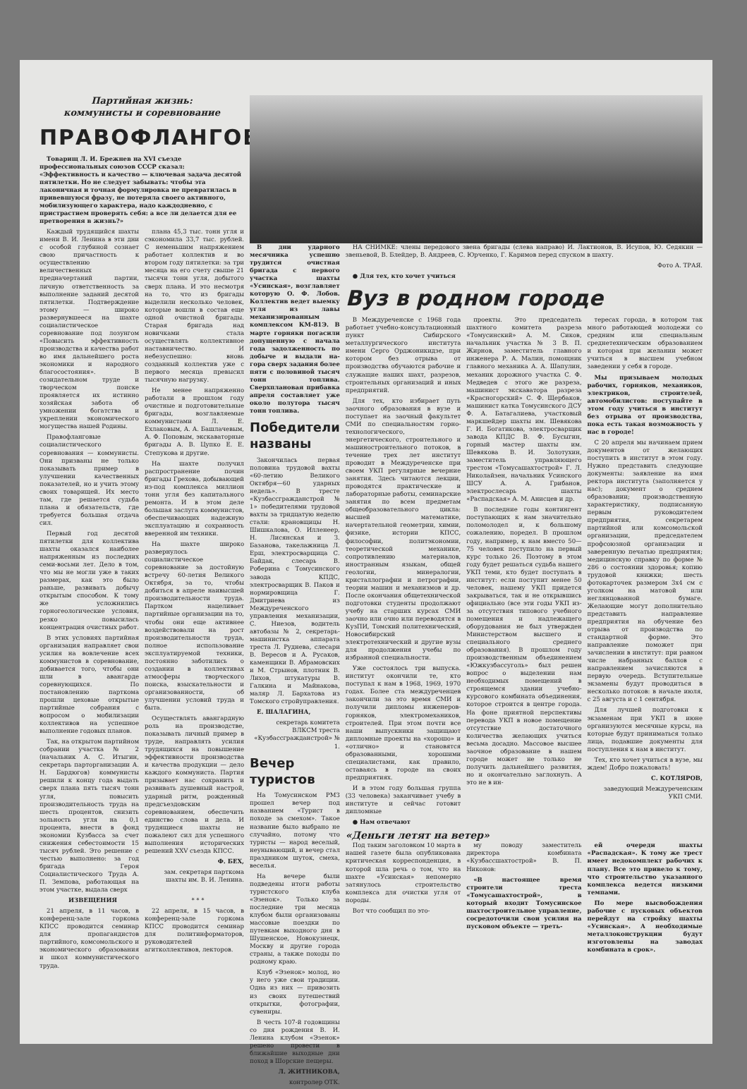Партийная жизнь:
коммунисты и соревнование
ПРАВОФЛАНГОВЫЕ
Товарищ Л. И. Брежнев на XVI съезде профессиональных союзов СССР сказал: «Эффективность и качество — ключевая задача десятой пятилетки. Но не следует забывать: чтобы эта лаконичная и точная формулировка не превратилась в привевшуюся фразу, не потеряла своего активного, мобилизующего характера, надо каждодневно, с пристрастием проверять себя: а все ли делается для ее претворения в жизнь?»
Каждый трудящийся шахты имени В. И. Ленина в эти дни с особой глубиной сознает свою причастность к осуществлению величественных предначертаний партии, личную ответственность за выполнение заданий десятой пятилетки. Подтверждение этому — широко развернувшееся на шахте социалистическое соревнование под лозунгом «Повысить эффективность производства и качества работ во имя дальнейшего роста экономики и народного благосостояния». В созидательном труде и творческом поиске проявляется их истинно хозяйская забота об умножении богатства и укреплении экономического могущества нашей Родины.
Правофланговые социалистического соревнования — коммунисты. Они призваны не только показывать пример в улучшении качественных показателей, но и учить этому своих товарищей. Их место там, где решается судьба плана и обязательств, где требуется большая отдача сил.
Первый год десятой пятилетки для коллектива шахты оказался наиболее напряженным из последних семи-восьми лет. Дело в том, что мы не могли уже в таких размерах, как это было раньше, развивать добычу открытым способом. К тому же усложнились горногеологические условия, резко повысилась концентрация очистных работ.
В этих условиях партийная организация направляет свои усилия на вовлечение всех коммунистов в соревнование, добивается того, чтобы они шли в авангарде соревнующихся. По постановлению парткома прошли цеховые открытые партийные собрания с вопросом о мобилизации коллективов на успешное выполнение годовых планов.
Так, на открытом партийном собрании участка № 2 (начальник А. С. Итыгин, секретарь парторганизации А. Н. Бардюгов) коммунисты решили к концу года выдать сверх плана пять тысяч тонн угля, повысить производительность труда на шесть процентов, снизить зольность угля на 0,1 процента, внести в фонд экономии Кузбасса за счет снижения себестоимости 15 тысяч рублей. Это решение с честью выполнено: за год бригада Героя Социалистического Труда А. П. Земпова, работающая на этом участке, выдала сверх
плана 45,3 тыс. тонн угля и сэкономила 33,7 тыс. рублей. С неменьшим напряжением работает коллектив и во втором году пятилетки: за три месяца на его счету свыше 21 тысячи тонн угля, добытого сверх плана. И это несмотря на то, что из бригады выделили несколько человек, которые вошли в состав еще одной очистной бригады. Старая бригада над новичками стала осуществлять коллективное наставничество. И небезуспешно: вновь созданный коллектив уже с первого месяца превысил тысячную нагрузку.
Не менее напряженно работали в прошлом году очистные и подготовительные бригады, возглавляемые коммунистами Л. Е. Ехлаковым, А. А. Башлачевым, А. Ф. Поповым, экскаваторные бригады А. В. Цупко Е. Е. Степукова и другие.
На шахте получил распространение почин бригады Грехова, добывающей из-под комплекса миллион тонн угля без капитального ремонта. И в этом деле большая заслуга коммунистов, обеспечивающих надежную эксплуатацию и сохранность вверенной им техники.
На шахте широко развернулось социалистическое соревнование за достойную встречу 60-летия Великого Октября, за то, чтобы добиться в апреле наивысшей производительности труда. Партком нацеливает партийные организации на то, чтобы они еще активнее воздействовали на рост производительности труда, полное использование эксплуатируемой техники, постоянно заботились о создании в коллективах атмосферы творческого поиска, взыскательности и организованности, об улучшении условий труда и быта.
Осуществлять авангардную роль на производстве, показывать личный пример в труде, направлять усилия трудящихся на повышение эффективности производства и качества продукции — дело каждого коммуниста. Партия призывает нас сохранить и развивать душевный настрой, ударный ритм, рожденный предсъездовским соревнованием, обеспечить единство слова и дела. И трудящиеся шахты не пожалеют сил для успешного выполнения исторических решений XXV съезда КПСС.
Ф. БЕХ,
зам. секретаря парткома шахты им. В. И. Ленина.
ИЗВЕЩЕНИЯ
21 апреля, в 11 часов, в конференц-зале горкома КПСС проводится семинар для пропагандистов партийного, комсомольского и экономического образования и школ коммунистического труда.
* * *
22 апреля, в 15 часов, в конференц-зале горкома КПСС проводится семинар для политинформаторов, руководителей агитколлективов, лекторов.
В дни ударного месячника успешно трудится очистная бригада с первого участка шахты «Усинская», возглавляет которую О. Ф. Лобов. Коллектив ведет выемку угля из лавы механизированным комплексом КМ-81Э. В марте горняки погасили допущенную с начала года задолженность по добыче и выдали на-гора сверх задания более пяти с половиной тысяч тонн топлива. Сверхплановая прибавка апреля составляет уже около полутора тысяч тонн топлива.
Победители названы
Закончилась первая половина трудовой вахты «60-летию Великого Октября—60 ударных недель». В тресте «Кузбассгражданстрой № 1» победителями трудовой вахты за тридцатую неделю стали: крановщицы Н. Шишкалова, О. Илленеер, Н. Лисянская и З. Базанова, такелажница Л. Ерш, электросварщица С. Байдак, слесарь В. Роберина с Томусинского завода КПДС, электросварщик В. Паков и нормировщица Г. Дмитриева из Междуреченского управления механизации, С. Ниезов, водитель автобазы № 2, секретарь-машинистка аппарата треста Л. Руднева, слесари В. Вересов и А. Русаков, каменщики В. Абрамовских и М. Стрынов, плотник В. Лихов, штукатуры В. Галкина и Майнакова, маляр Л. Бархатова из Томского стройуправления.
Е. ШАЛАГИНА,
секретарь комитета ВЛКСМ треста «Кузбассгражданстрой» № 1.
Вечер туристов
На Томусинском РМЗ прошел вечер под названием «Турист в походе за смехом». Такое название было выбрано не случайно, потому что туристы — народ веселый, неунывающий, и вечер стал праздником шуток, смеха, веселья.
На вечере были подведены итоги работы туристского клуба «Эзенок». Только за последние три месяца клубом были организованы массовые поездки по путевкам выходного дня в Шушенское, Новокузнецк, Москву и другие города страны, а также походы по родному краю.
Клуб «Эзенок» молод, но у него уже свои традиции. Одна из них — привозить из своих путешествий открытки, фотографии, сувениры.
В честь 107-й годовщины со дня рождения В. И. Ленина клубом «Эзенок» решено провести в ближайшие выходные дни поход в Шорские пещеры.
Л. ЖИТНИКОВА,
контролер ОТК.
НА СНИМКЕ: члены передового звена бригады (слева направо) И. Лактионов, В. Исупов, Ю. Седякин — звеньевой, В. Блейдер, В. Андреев, С. Юрченко, Г. Каримов перед спуском в шахту.
Фото А. ТРАЯ.
● Для тех, кто хочет учиться
Вуз в родном городе
В Междуреченске с 1968 года работает учебно-консультационный пункт Сибирского металлургического института имени Серго Орджоникидзе, при котором без отрыва от производства обучаются рабочие и служащие наших шахт, разрезов, строительных организаций и иных предприятий.
Для тех, кто избирает путь заочного образования в вузе и поступает на заочный факультет СМИ по специальностям горно-технологического, энергетического, строительного и машиностроительного потоков, в течение трех лет институт проводит в Междуреченске при своем УКП регулярные вечерние занятия. Здесь читаются лекции, проводятся практические и лабораторные работы, семинарские занятия по всем предметам общеобразовательного цикла: высшей математике, начертательной геометрии, химии, физике, истории КПСС, философии, политэкономии, теоретической механике, сопротивлению материалов, иностранным языкам, общей геологии, минералогии, кристаллографии и петрографии, теории машин и механизмов и др. После окончания общетехнической подготовки студенты продолжают учебу на старших курсах СМИ заочно или очно или переводятся в КузПИ, Томский политехнический, Новосибирский электротехнический и другие вузы для продолжения учебы по избранной специальности.
Уже состоялось три выпуска. институт окончили те, кто поступал к нам в 1968, 1969, 1970 годах. Более ста междуреченцев закончили за это время СМИ и получили дипломы инженеров-горняков, электромехаников, строителей. При этом почти все наши выпускники защищают дипломные проекты на «хорошо» и «отлично» и становятся образованными, хорошими специалистами, как правило, оставаясь в городе на своих предприятиях.
И в этом году большая группа (33 человека) заканчивает учебу в институте и сейчас готовит дипломные
проекты. Это председатель шахтного комитета разреза «Томусинский» А. М. Сиков, начальник участка № 3 В. П. Жирнов, заместитель главного инженера Р. А. Малин, помощник главного механика А. А. Шапулин, механик дорожного участка С. Ф. Медведев с этого же разреза, машинист экскаватора разреза «Красногорский» С. Ф. Щербаков, машинист катка Томусинского ДСУ Ф. А. Батагалиева, участковый маркшейдер шахты им. Шевякова Г. И. Богатикова, электросварщик завода КПДС В. Ф. Бусыгин, горный мастер шахты им. Шевякова В. И. Золотухин, заместитель управляющего трестом «Томусашахтострой» Г. Л. Николайзен, начальник Усинского ШСУ А. А. Грибанов, электрослесарь шахты «Распадская» А. М. Анисцев и др.
В последние годы контингент поступающих к нам значительно поломолодел и, к большому сожалению, поредел. В прошлом году, например, к нам вместо 50—75 человек поступило на первый курс только 26. Поэтому в этом году будет решаться судьба нашего УКП теми, кто будет поступать в институт: если поступит менее 50 человек, нашему УКП придется закрываться, так и не открывшись официально (все эти годы УКП из-за отсутствия типового учебного помещения и надлежащего оборудования не был утвержден Министерством высшего и специального среднего образования). В прошлом году производственным объединением «Южкузбассуголь» был решен вопрос о выделении нам необходимых помещений в строящемся здании учебно-курсового комбината объединения, которое строится в центре города. На фоне приятной перспективы перевода УКП в новое помещение отсутствие достаточного количества желающих учиться весьма досадно. Массовое высшее заочное образование в нашем городе может не только не получить дальнейшего развития, но и окончательно заглохнуть. А это не в ин-
тересах города, в котором так много работающей молодежи со средним или специальным среднетехническим образованием и которая при желании может учиться в высшем учебном заведении у себя в городе.
Мы призываем молодых рабочих, горняков, механиков, электриков, строителей, автомобилистов: поступайте в этом году учиться в институт без отрыва от производства, пока есть такая возможность у нас в городе!
С 20 апреля мы начинаем прием документов от желающих поступить в институт в этом году. Нужно представить следующие документы: заявление на имя ректора института (заполняется у нас); документ о среднем образовании; производственную характеристику, подписанную первым руководителем предприятия, секретарем партийной или комсомольской организации, председателем профсоюзной организации и заверенную печатью предприятия; медицинскую справку по форме № 286 о состоянии здоровья; копию трудовой книжки; шесть фотокарточек размером 3х4 см с уголком на матовой или неглянцованной бумаге. Желающие могут дополнительно представить направление предприятия на обучение без отрыва от производства по стандартной форме. Это направление поможет при зачислении в институт: при равном числе набранных баллов с направлением зачисляются в первую очередь. Вступительные экзамены будут проводиться в несколько потоков: в начале июля, с 25 августа и с 1 сентября.
Для лучшей подготовки к экзаменам при УКП в июне организуются месячные курсы, на которые будут приниматься только лица, подавшие документы для поступления к нам в институт.
Тех, кто хочет учиться в вузе, мы ждем! Добро пожаловать!
С. КОТЛЯРОВ,
заведующий Междуреченским УКП СМИ.
● Нам отвечают
«Деньги летят на ветер»
Под таким заголовком 10 марта в нашей газете была опубликована критическая корреспонденция, в которой шла речь о том, что на шахте «Усинская» непомерно затянулось строительство комплекса для очистки угля от породы.
Вот что сообщил по это-
му поводу заместитель директора комбината «Кузбассшахтострой» В. П. Никонов:
«В настоящее время строители треста «Томусашахтострой», в который входит Томусинское шахтостроительное управление, сосредоточили свои усилия на пусковом объекте — треть-
ей очереди шахты «Распадская». К тому же трест имеет недокомплект рабочих к плану. Все это привело к тому, что строительство указанного комплекса ведется низкими темпами.
По мере высвобождения рабочие с пусковых объектов перейдут на стройку шахты «Усинская». А необходимые металлоконструкции будут изготовлены на заводах комбината в срок».